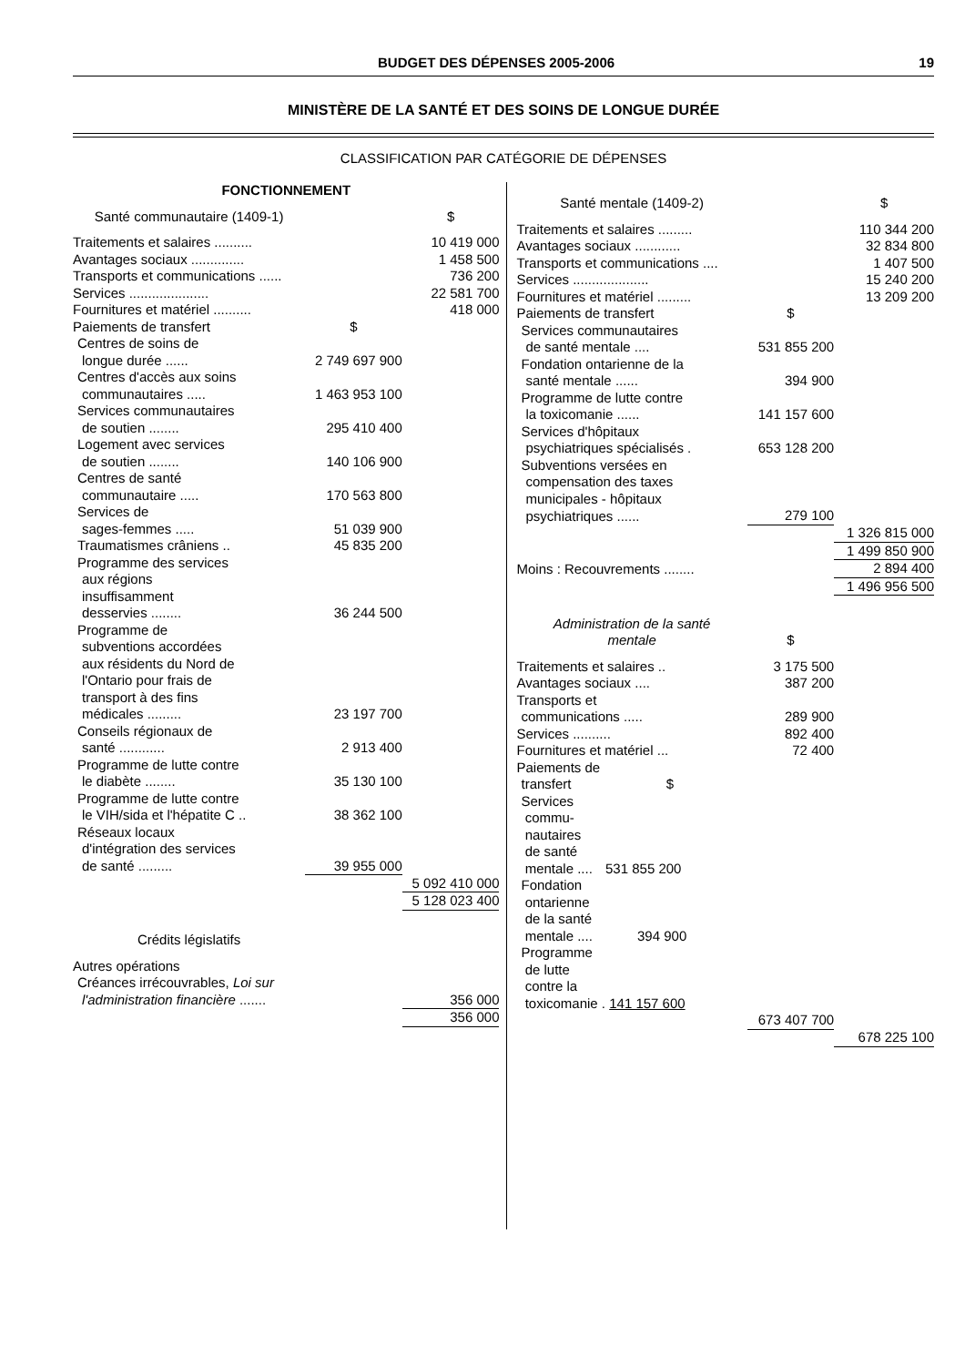BUDGET DES DÉPENSES 2005-2006 19
MINISTÈRE DE LA SANTÉ ET DES SOINS DE LONGUE DURÉE
CLASSIFICATION PAR CATÉGORIE DE DÉPENSES
| FONCTIONNEMENT | | |
| Santé communautaire (1409-1) | | $ |
| Traitements et salaires .......... | | 10 419 000 |
| Avantages sociaux .............. | | 1 458 500 |
| Transports et communications ...... | | 736 200 |
| Services ..................... | | 22 581 700 |
| Fournitures et matériel .......... | | 418 000 |
| Paiements de transfert | $ | |
| Centres de soins de | | |
| longue durée ...... | 2 749 697 900 | |
| Centres d'accès aux soins | | |
| communautaires ..... | 1 463 953 100 | |
| Services communautaires | | |
| de soutien ........ | 295 410 400 | |
| Logement avec services | | |
| de soutien ........ | 140 106 900 | |
| Centres de santé | | |
| communautaire ..... | 170 563 800 | |
| Services de | | |
| sages-femmes ..... | 51 039 900 | |
| Traumatismes crâniens .. | 45 835 200 | |
| Programme des services | | |
| aux régions | | |
| insuffisamment | | |
| desservies ........ | 36 244 500 | |
| Programme de | | |
| subventions accordées | | |
| aux résidents du Nord de | | |
| l'Ontario pour frais de | | |
| transport à des fins | | |
| médicales ......... | 23 197 700 | |
| Conseils régionaux de | | |
| santé ............ | 2 913 400 | |
| Programme de lutte contre | | |
| le diabète ........ | 35 130 100 | |
| Programme de lutte contre | | |
| le VIH/sida et l'hépatite C .. | 38 362 100 | |
| Réseaux locaux | | |
| d'intégration des services | | |
| de santé ......... | 39 955 000 | |
| | | 5 092 410 000 |
| | | 5 128 023 400 |
| Crédits législatifs | | |
| Autres opérations | | |
| Créances irrécouvrables, Loi sur | | |
| l'administration financière ....... | | 356 000 |
| | | 356 000 |
| Santé mentale (1409-2) | | $ |
| Traitements et salaires ......... | | 110 344 200 |
| Avantages sociaux ............ | | 32 834 800 |
| Transports et communications .... | | 1 407 500 |
| Services .................... | | 15 240 200 |
| Fournitures et matériel ......... | | 13 209 200 |
| Paiements de transfert | $ | |
| Services communautaires | | |
| de santé mentale .... | 531 855 200 | |
| Fondation ontarienne de la | | |
| santé mentale ...... | 394 900 | |
| Programme de lutte contre | | |
| la toxicomanie ...... | 141 157 600 | |
| Services d'hôpitaux | | |
| psychiatriques spécialisés . | 653 128 200 | |
| Subventions versées en | | |
| compensation des taxes | | |
| municipales - hôpitaux | | |
| psychiatriques ...... | 279 100 | |
| | | 1 326 815 000 |
| | | 1 499 850 900 |
| Moins : Recouvrements ........ | | 2 894 400 |
| | | 1 496 956 500 |
| Administration de la santé mentale | $ | |
| Traitements et salaires .. | 3 175 500 | |
| Avantages sociaux .... | 387 200 | |
| Transports et | | |
| communications ..... | 289 900 | |
| Services .......... | 892 400 | |
| Fournitures et matériel ... | 72 400 | |
| Paiements de | | |
| transfert $ | | |
| Services commu- nautaires de santé mentale .... 531 855 200 | | |
| Fondation ontarienne de la santé mentale .... 394 900 | | |
| Programme de lutte contre la toxicomanie . 141 157 600 | | |
| | 673 407 700 | |
| | | 678 225 100 |